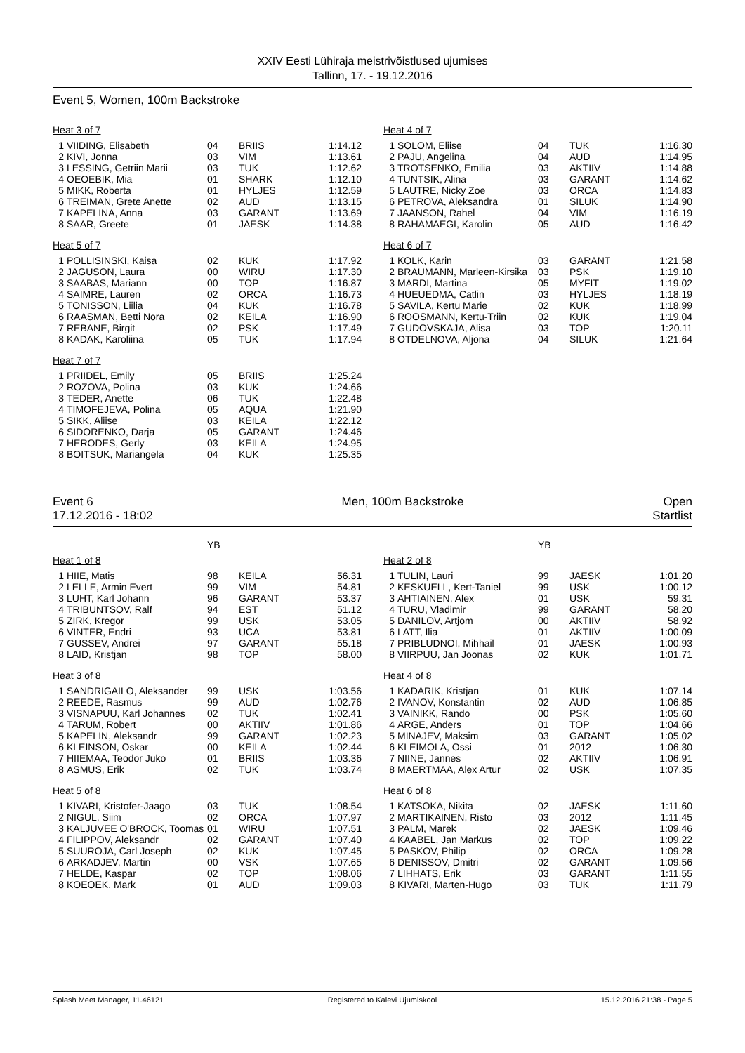XXIV Eesti Lühiraja meistrivõistlused ujumises
Tallinn, 17. - 19.12.2016
Event 5, Women, 100m Backstroke
Heat 3 of 7
| 1 | VIIDING, Elisabeth | 04 | BRIIS | 1:14.12 |
| 2 | KIVI, Jonna | 03 | VIM | 1:13.61 |
| 3 | LESSING, Getriin Marii | 03 | TUK | 1:12.62 |
| 4 | OEOEBIK, Mia | 01 | SHARK | 1:12.10 |
| 5 | MIKK, Roberta | 01 | HYLJES | 1:12.59 |
| 6 | TREIMAN, Grete Anette | 02 | AUD | 1:13.15 |
| 7 | KAPELINA, Anna | 03 | GARANT | 1:13.69 |
| 8 | SAAR, Greete | 01 | JAESK | 1:14.38 |
Heat 5 of 7
| 1 | POLLISINSKI, Kaisa | 02 | KUK | 1:17.92 |
| 2 | JAGUSON, Laura | 00 | WIRU | 1:17.30 |
| 3 | SAABAS, Mariann | 00 | TOP | 1:16.87 |
| 4 | SAIMRE, Lauren | 02 | ORCA | 1:16.73 |
| 5 | TONISSON, Liilia | 04 | KUK | 1:16.78 |
| 6 | RAASMAN, Betti Nora | 02 | KEILA | 1:16.90 |
| 7 | REBANE, Birgit | 02 | PSK | 1:17.49 |
| 8 | KADAK, Karoliina | 05 | TUK | 1:17.94 |
Heat 7 of 7
| 1 | PRIIDEL, Emily | 05 | BRIIS | 1:25.24 |
| 2 | ROZOVA, Polina | 03 | KUK | 1:24.66 |
| 3 | TEDER, Anette | 06 | TUK | 1:22.48 |
| 4 | TIMOFEJEVA, Polina | 05 | AQUA | 1:21.90 |
| 5 | SIKK, Aliise | 03 | KEILA | 1:22.12 |
| 6 | SIDORENKO, Darja | 05 | GARANT | 1:24.46 |
| 7 | HERODES, Gerly | 03 | KEILA | 1:24.95 |
| 8 | BOITSUK, Mariangela | 04 | KUK | 1:25.35 |
Heat 4 of 7
| 1 | SOLOM, Eliise | 04 | TUK | 1:16.30 |
| 2 | PAJU, Angelina | 04 | AUD | 1:14.95 |
| 3 | TROTSENKO, Emilia | 03 | AKTIIV | 1:14.88 |
| 4 | TUNTSIK, Alina | 03 | GARANT | 1:14.62 |
| 5 | LAUTRE, Nicky Zoe | 03 | ORCA | 1:14.83 |
| 6 | PETROVA, Aleksandra | 01 | SILUK | 1:14.90 |
| 7 | JAANSON, Rahel | 04 | VIM | 1:16.19 |
| 8 | RAHAMAEGI, Karolin | 05 | AUD | 1:16.42 |
Heat 6 of 7
| 1 | KOLK, Karin | 03 | GARANT | 1:21.58 |
| 2 | BRAUMANN, Marleen-Kirsika | 03 | PSK | 1:19.10 |
| 3 | MARDI, Martina | 05 | MYFIT | 1:19.02 |
| 4 | HUEUEDMA, Catlin | 03 | HYLJES | 1:18.19 |
| 5 | SAVILA, Kertu Marie | 02 | KUK | 1:18.99 |
| 6 | ROOSMANN, Kertu-Triin | 02 | KUK | 1:19.04 |
| 7 | GUDOVSKAJA, Alisa | 03 | TOP | 1:20.11 |
| 8 | OTDELNOVA, Aljona | 04 | SILUK | 1:21.64 |
Event 6
17.12.2016 - 18:02
Men, 100m Backstroke Open
Startlist
| | | YB | | |
Heat 1 of 8
| 1 | HIIE, Matis | 98 | KEILA | 56.31 |
| 2 | LELLE, Armin Evert | 99 | VIM | 54.81 |
| 3 | LUHT, Karl Johann | 96 | GARANT | 53.37 |
| 4 | TRIBUNTSOV, Ralf | 94 | EST | 51.12 |
| 5 | ZIRK, Kregor | 99 | USK | 53.05 |
| 6 | VINTER, Endri | 93 | UCA | 53.81 |
| 7 | GUSSEV, Andrei | 97 | GARANT | 55.18 |
| 8 | LAID, Kristjan | 98 | TOP | 58.00 |
Heat 3 of 8
| 1 | SANDRIGAILO, Aleksander | 99 | USK | 1:03.56 |
| 2 | REEDE, Rasmus | 99 | AUD | 1:02.76 |
| 3 | VISNAPUU, Karl Johannes | 02 | TUK | 1:02.41 |
| 4 | TARUM, Robert | 00 | AKTIIV | 1:01.86 |
| 5 | KAPELIN, Aleksandr | 99 | GARANT | 1:02.23 |
| 6 | KLEINSON, Oskar | 00 | KEILA | 1:02.44 |
| 7 | HIIEMAA, Teodor Juko | 01 | BRIIS | 1:03.36 |
| 8 | ASMUS, Erik | 02 | TUK | 1:03.74 |
Heat 5 of 8
| 1 | KIVARI, Kristofer-Jaago | 03 | TUK | 1:08.54 |
| 2 | NIGUL, Siim | 02 | ORCA | 1:07.97 |
| 3 | KALJUVEE O'BROCK, Toomas | 01 | WIRU | 1:07.51 |
| 4 | FILIPPOV, Aleksandr | 02 | GARANT | 1:07.40 |
| 5 | SUUROJA, Carl Joseph | 02 | KUK | 1:07.45 |
| 6 | ARKADJEV, Martin | 00 | VSK | 1:07.65 |
| 7 | HELDE, Kaspar | 02 | TOP | 1:08.06 |
| 8 | KOEOEK, Mark | 01 | AUD | 1:09.03 |
| | | YB | | |
Heat 2 of 8
| 1 | TULIN, Lauri | 99 | JAESK | 1:01.20 |
| 2 | KESKUELL, Kert-Taniel | 99 | USK | 1:00.12 |
| 3 | AHTIAINEN, Alex | 01 | USK | 59.31 |
| 4 | TURU, Vladimir | 99 | GARANT | 58.20 |
| 5 | DANILOV, Artjom | 00 | AKTIIV | 58.92 |
| 6 | LATT, Ilia | 01 | AKTIIV | 1:00.09 |
| 7 | PRIBLUDNOI, Mihhail | 01 | JAESK | 1:00.93 |
| 8 | VIIRPUU, Jan Joonas | 02 | KUK | 1:01.71 |
Heat 4 of 8
| 1 | KADARIK, Kristjan | 01 | KUK | 1:07.14 |
| 2 | IVANOV, Konstantin | 02 | AUD | 1:06.85 |
| 3 | VAINIKK, Rando | 00 | PSK | 1:05.60 |
| 4 | ARGE, Anders | 01 | TOP | 1:04.66 |
| 5 | MINAJEV, Maksim | 03 | GARANT | 1:05.02 |
| 6 | KLEIMOLA, Ossi | 01 | 2012 | 1:06.30 |
| 7 | NIINE, Jannes | 02 | AKTIIV | 1:06.91 |
| 8 | MAERTMAA, Alex Artur | 02 | USK | 1:07.35 |
Heat 6 of 8
| 1 | KATSOKA, Nikita | 02 | JAESK | 1:11.60 |
| 2 | MARTIKAINEN, Risto | 03 | 2012 | 1:11.45 |
| 3 | PALM, Marek | 02 | JAESK | 1:09.46 |
| 4 | KAABEL, Jan Markus | 02 | TOP | 1:09.22 |
| 5 | PASKOV, Philip | 02 | ORCA | 1:09.28 |
| 6 | DENISSOV, Dmitri | 02 | GARANT | 1:09.56 |
| 7 | LIHHATS, Erik | 03 | GARANT | 1:11.55 |
| 8 | KIVARI, Marten-Hugo | 03 | TUK | 1:11.79 |
Splash Meet Manager, 11.46121 Registered to Kalevi Ujumiskool 15.12.2016 21:38 - Page 5